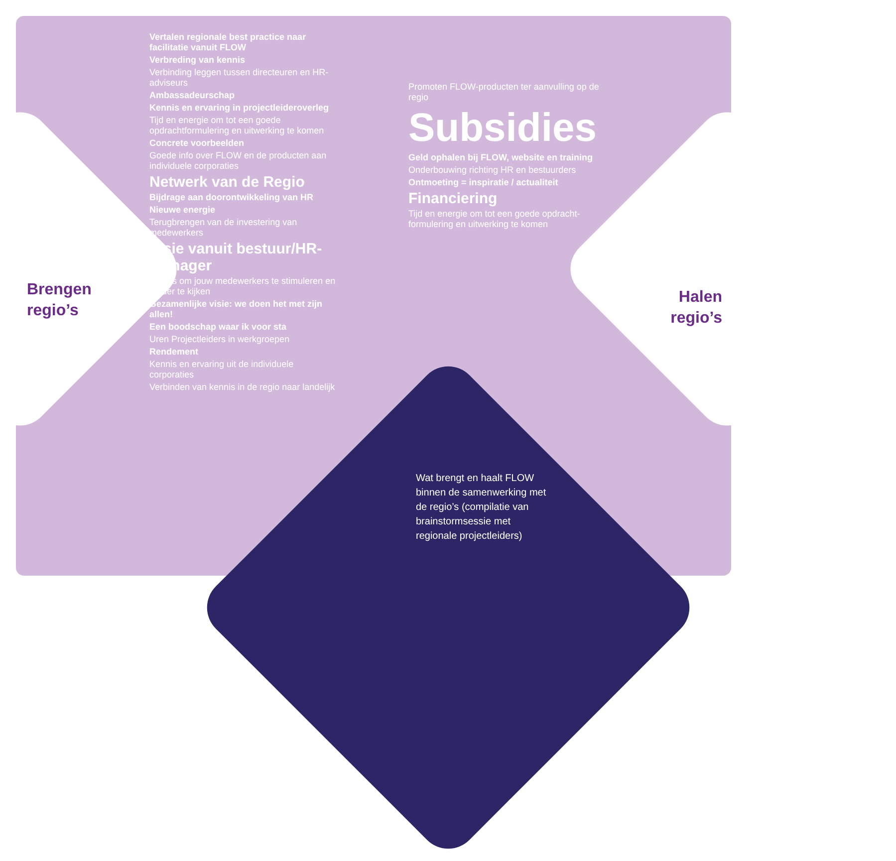Brengen
regio’s
Vertalen regionale best practice naar facilitatie vanuit FLOW
Verbreding van kennis
Verbinding leggen tussen directeuren en HR-adviseurs
Ambassadeurschap
Kennis en ervaring in projectleideroverleg
Tijd en energie om tot een goede opdrachtformulering en uitwerking te komen
Concrete voorbeelden
Goede info over FLOW en de producten aan individuele corporaties
Netwerk van de Regio
Bijdrage aan doorontwikkeling van HR
Nieuwe energie
Terugbrengen van de investering van medewerkers
Visie vanuit bestuur/HR-manager
Events om jouw medewerkers te stimuleren en verder te kijken
Gezamenlijke visie: we doen het met zijn allen!
Een boodschap waar ik voor sta
Uren Projectleiders in werkgroepen
Rendement
Kennis en ervaring uit de individuele corporaties
Verbinden van kennis in de regio naar landelijk
Halen
regio’s
Promoten FLOW-producten ter aanvulling op de regio
Subsidies
Geld ophalen bij FLOW, website en training
Onderbouwing richting HR en bestuurders
Ontmoeting = inspiratie / actualiteit
Financiering
Tijd en energie om tot een goede opdracht-formulering en uitwerking te komen
Wat brengt en haalt FLOW binnen de samenwerking met de regio’s (compilatie van brainstormsessie met regionale projectleiders)